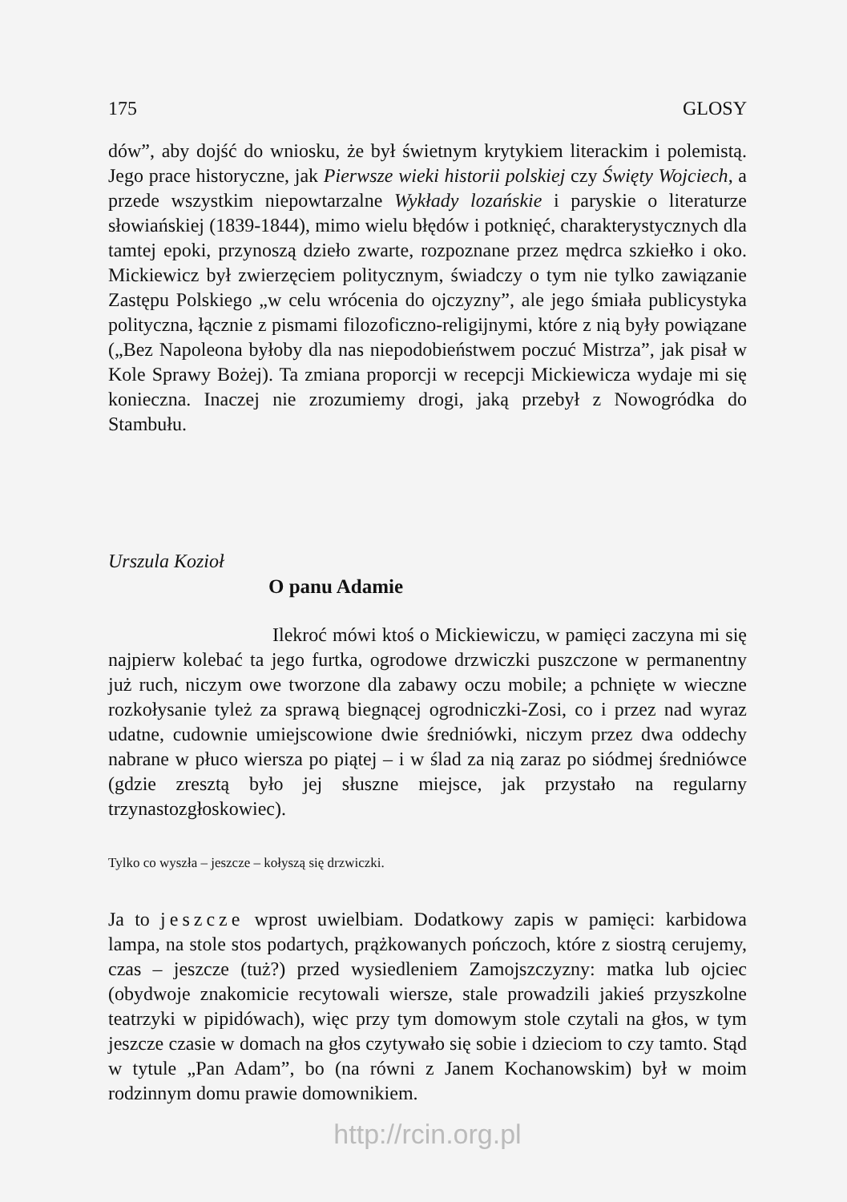175 GLOSY
dów”, aby dojść do wniosku, że był świetnym krytykiem literackim i polemistą. Jego prace historyczne, jak Pierwsze wieki historii polskiej czy Święty Wojciech, a przede wszystkim niepowtarzalne Wykłady lozańskie i paryskie o literaturze słowiańskiej (1839-1844), mimo wielu błędów i potknięć, charakterystycznych dla tamtej epoki, przynoszą dzieło zwarte, rozpoznane przez mędrca szkiełko i oko. Mickiewicz był zwierzęciem politycznym, świadczy o tym nie tylko zawiązanie Zastępu Polskiego „w celu wrócenia do ojczyzny”, ale jego śmiała publicystyka polityczna, łącznie z pismami filozoficzno-religijnymi, które z nią były powiązane („Bez Napoleona byłoby dla nas niepodobieństwem poczuć Mistrza”, jak pisał w Kole Sprawy Bożej). Ta zmiana proporcji w recepcji Mickiewicza wydaje mi się konieczna. Inaczej nie zrozumiemy drogi, jaką przebył z Nowogródka do Stambułu.
Urszula Kozioł
O panu Adamie
Ilekroć mówi ktoś o Mickiewiczu, w pamięci zaczyna mi się najpierw kolebać ta jego furtka, ogrodowe drzwiczki puszczone w permanentny już ruch, niczym owe tworzone dla zabawy oczu mobile; a pchnięte w wieczne rozkołysanie tyleż za sprawą biegnącej ogrodniczki-Zosi, co i przez nad wyraz udatne, cudownie umiejscowione dwie średniówki, niczym przez dwa oddechy nabrane w płuco wiersza po piątej – i w ślad za nią zaraz po siódmej średniówce (gdzie zresztą było jej słuszne miejsce, jak przystało na regularny trzynastozgłoskowiec).
Tylko co wyszła – jeszcze – kołyszą się drzwiczki.
Ja to jeszcze wprost uwielbiam. Dodatkowy zapis w pamięci: karbidowa lampa, na stole stos podartych, prążkowanych pończoch, które z siostrą cerujemy, czas – jeszcze (tuż?) przed wysiedleniem Zamojszczyzny: matka lub ojciec (obydwoje znakomicie recytowali wiersze, stale prowadzili jakieś przyszkolne teatrzyki w pipidówach), więc przy tym domowym stole czytali na głos, w tym jeszcze czasie w domach na głos czytywało się sobie i dzieciom to czy tamto. Stąd w tytule „Pan Adam”, bo (na równi z Janem Kochanowskim) był w moim rodzinnym domu prawie domownikiem.
http://rcin.org.pl